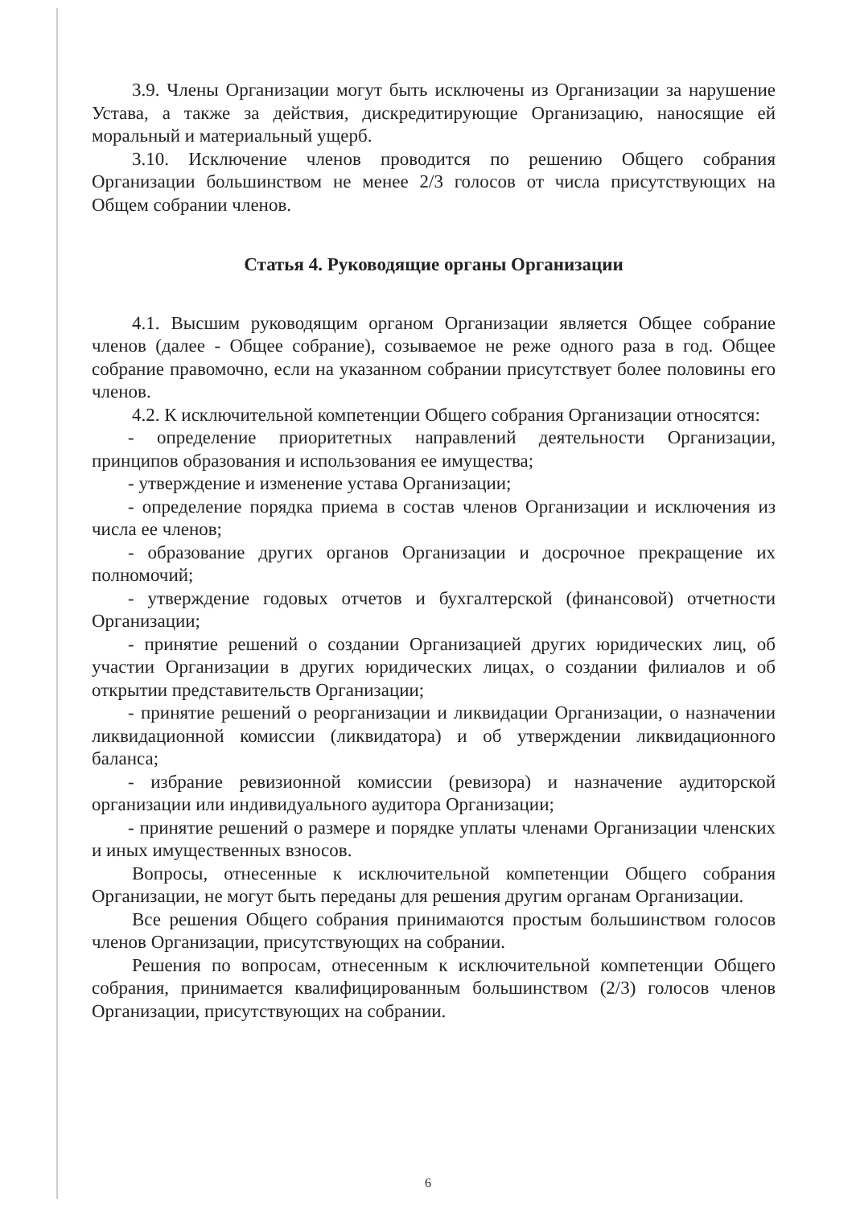3.9. Члены Организации могут быть исключены из Организации за нарушение Устава, а также за действия, дискредитирующие Организацию, наносящие ей моральный и материальный ущерб.
3.10. Исключение членов проводится по решению Общего собрания Организации большинством не менее 2/3 голосов от числа присутствующих на Общем собрании членов.
Статья 4. Руководящие органы Организации
4.1. Высшим руководящим органом Организации является Общее собрание членов (далее - Общее собрание), созываемое не реже одного раза в год. Общее собрание правомочно, если на указанном собрании присутствует более половины его членов.
4.2. К исключительной компетенции Общего собрания Организации относятся:
- определение приоритетных направлений деятельности Организации, принципов образования и использования ее имущества;
- утверждение и изменение устава Организации;
- определение порядка приема в состав членов Организации и исключения из числа ее членов;
- образование других органов Организации и досрочное прекращение их полномочий;
- утверждение годовых отчетов и бухгалтерской (финансовой) отчетности Организации;
- принятие решений о создании Организацией других юридических лиц, об участии Организации в других юридических лицах, о создании филиалов и об открытии представительств Организации;
- принятие решений о реорганизации и ликвидации Организации, о назначении ликвидационной комиссии (ликвидатора) и об утверждении ликвидационного баланса;
- избрание ревизионной комиссии (ревизора) и назначение аудиторской организации или индивидуального аудитора Организации;
- принятие решений о размере и порядке уплаты членами Организации членских и иных имущественных взносов.
Вопросы, отнесенные к исключительной компетенции Общего собрания Организации, не могут быть переданы для решения другим органам Организации.
Все решения Общего собрания принимаются простым большинством голосов членов Организации, присутствующих на собрании.
Решения по вопросам, отнесенным к исключительной компетенции Общего собрания, принимается квалифицированным большинством (2/3) голосов членов Организации, присутствующих на собрании.
6